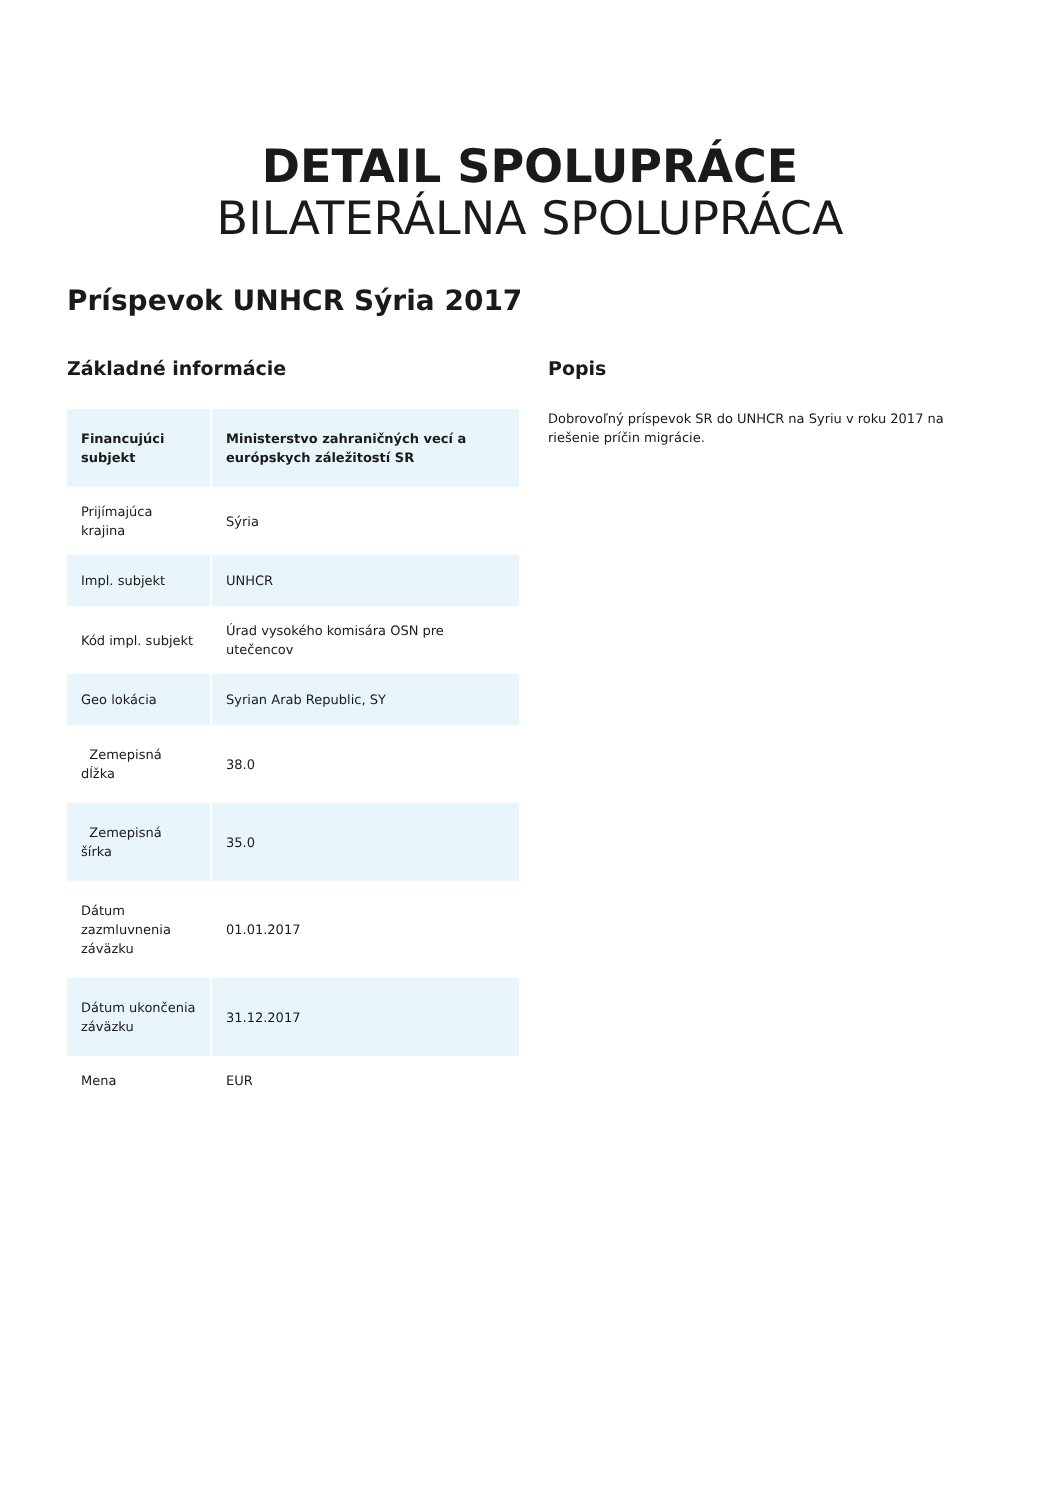DETAIL SPOLUPRÁCE
BILATERÁLNA SPOLUPRÁCA
Príspevok UNHCR Sýria 2017
Základné informácie
| Financujúci subjekt | Ministerstvo zahraničných vecí a európskych záležitostí SR |
| --- | --- |
| Prijímajúca krajina | Sýria |
| Impl. subjekt | UNHCR |
| Kód impl. subjekt | Úrad vysokého komisára OSN pre utečencov |
| Geo lokácia | Syrian Arab Republic, SY |
| Zemepisná dĺžka | 38.0 |
| Zemepisná šírka | 35.0 |
| Dátum zazmluvnenia záväzku | 01.01.2017 |
| Dátum ukončenia záväzku | 31.12.2017 |
| Mena | EUR |
Popis
Dobrovoľný príspevok SR do UNHCR na Syriu v roku 2017 na riešenie príčin migrácie.